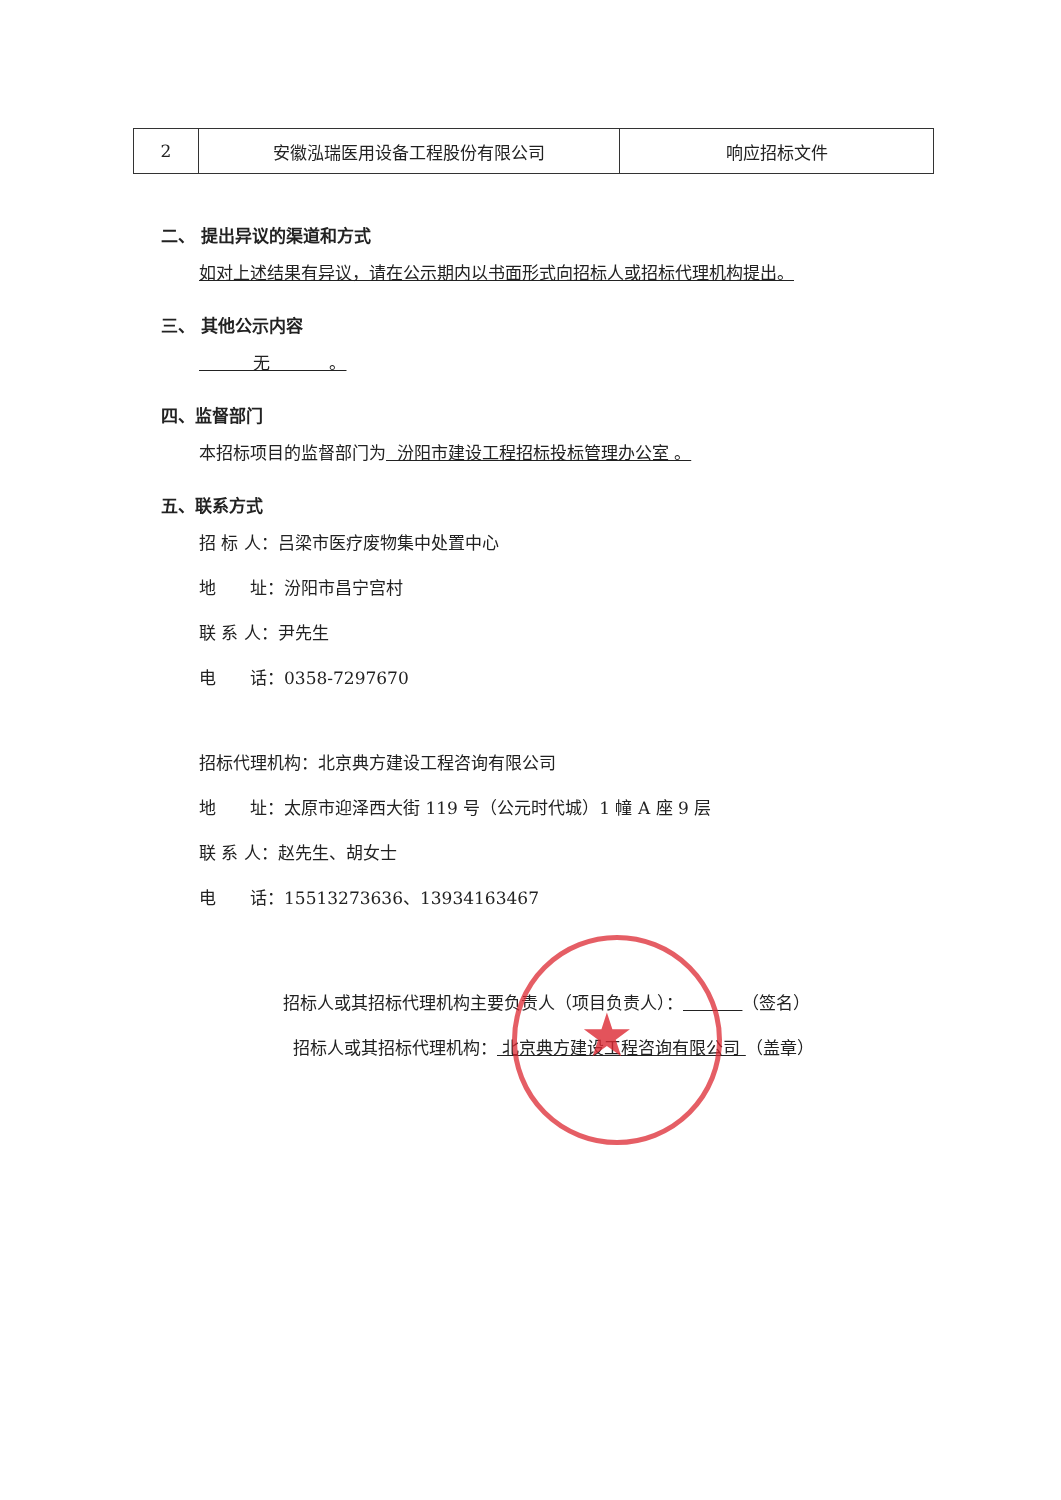★
| 2 | 安徽泓瑞医用设备工程股份有限公司 | 响应招标文件 |
二、 提出异议的渠道和方式
如对上述结果有异议，请在公示期内以书面形式向招标人或招标代理机构提出。
三、 其他公示内容
无 。
四、监督部门
本招标项目的监督部门为 汾阳市建设工程招标投标管理办公室 。
五、联系方式
招 标 人：吕梁市医疗废物集中处置中心
地　　址：汾阳市昌宁宫村
联 系 人：尹先生
电　　话：0358-7297670
招标代理机构：北京典方建设工程咨询有限公司
地　　址：太原市迎泽西大街 119 号（公元时代城）1 幢 A 座 9 层
联 系 人：赵先生、胡女士
电　　话：15513273636、13934163467
招标人或其招标代理机构主要负责人（项目负责人）： （签名）
招标人或其招标代理机构： 北京典方建设工程咨询有限公司 （盖章）